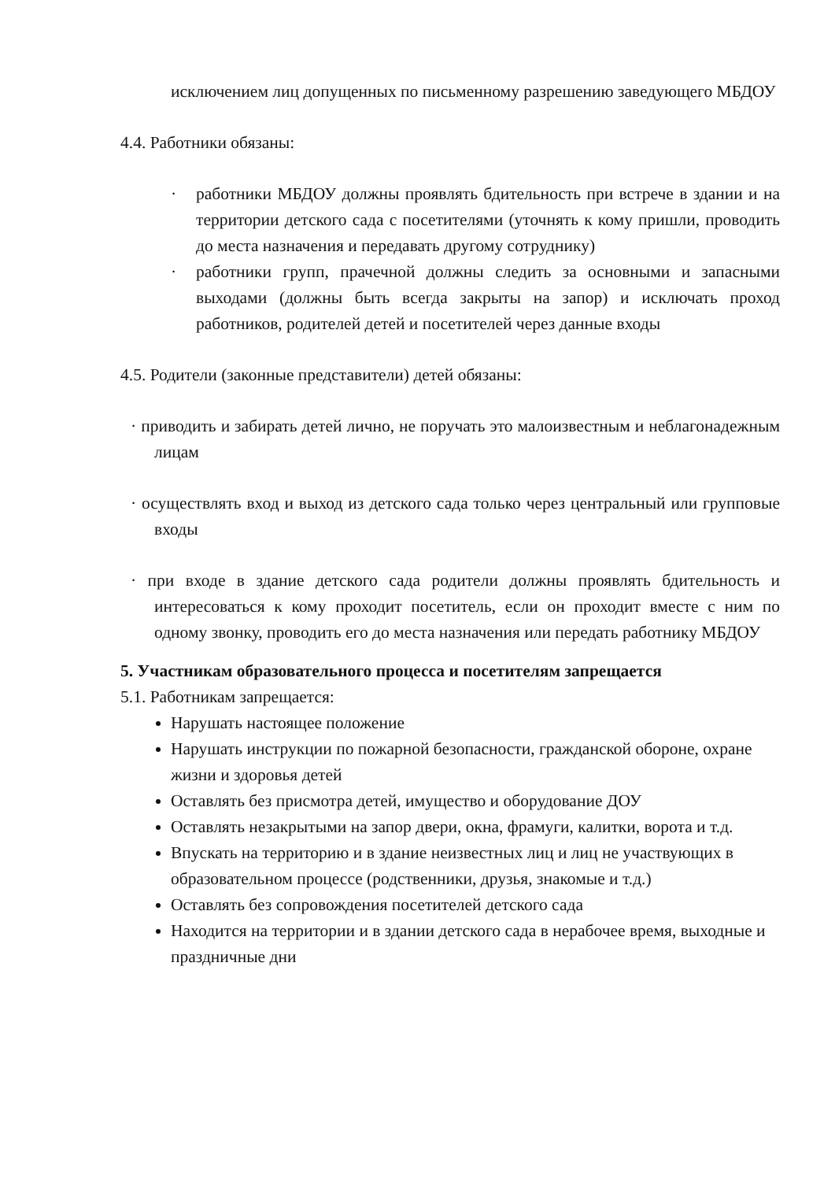исключением лиц допущенных по письменному разрешению заведующего МБДОУ
4.4. Работники обязаны:
· работники МБДОУ должны проявлять бдительность при встрече в здании и на территории детского сада с посетителями (уточнять к кому пришли, проводить до места назначения и передавать другому сотруднику)
· работники групп, прачечной должны следить за основными и запасными выходами (должны быть всегда закрыты на запор) и исключать проход работников, родителей детей и посетителей через данные входы
4.5. Родители (законные представители) детей обязаны:
· приводить и забирать детей лично, не поручать это малоизвестным и неблагонадежным лицам
· осуществлять вход и выход из детского сада только через центральный или групповые входы
· при входе в здание детского сада родители должны проявлять бдительность и интересоваться к кому проходит посетитель, если он проходит вместе с ним по одному звонку, проводить его до места назначения или передать работнику МБДОУ
5. Участникам образовательного процесса и посетителям запрещается
5.1. Работникам запрещается:
Нарушать настоящее положение
Нарушать инструкции по пожарной безопасности, гражданской обороне, охране жизни и здоровья детей
Оставлять без присмотра детей, имущество и оборудование ДОУ
Оставлять незакрытыми на запор двери, окна, фрамуги, калитки, ворота и т.д.
Впускать на территорию и в здание неизвестных лиц и лиц не участвующих в образовательном процессе (родственники, друзья, знакомые и т.д.)
Оставлять без сопровождения посетителей детского сада
Находится на территории и в здании детского сада в нерабочее время, выходные и праздничные дни